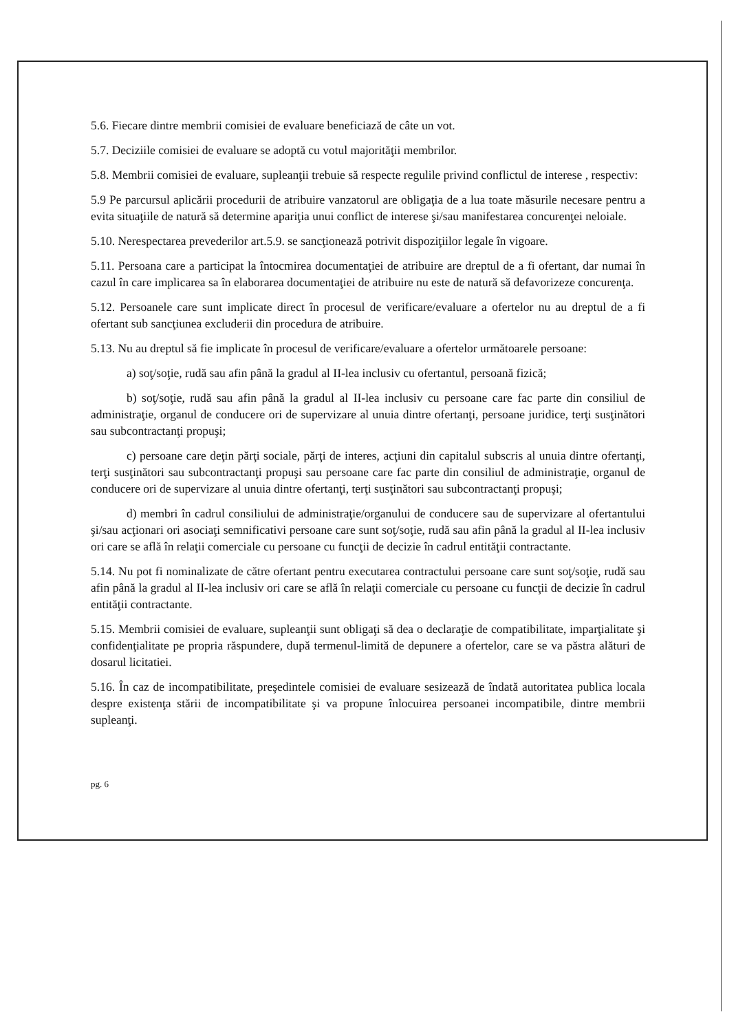5.6. Fiecare dintre membrii comisiei de evaluare beneficiază de câte un vot.
5.7. Deciziile comisiei de evaluare se adoptă cu votul majorităţii membrilor.
5.8. Membrii comisiei de evaluare, supleanţii trebuie să respecte regulile privind conflictul de interese , respectiv:
5.9 Pe parcursul aplicării procedurii de atribuire vanzatorul are obligaţia de a lua toate măsurile necesare pentru a evita situaţiile de natură să determine apariţia unui conflict de interese şi/sau manifestarea concurenţei neloiale.
5.10. Nerespectarea prevederilor art.5.9. se sancţionează potrivit dispoziţiilor legale în vigoare.
5.11. Persoana care a participat la întocmirea documentaţiei de atribuire are dreptul de a fi ofertant, dar numai în cazul în care implicarea sa în elaborarea documentaţiei de atribuire nu este de natură să defavorizeze concurenţa.
5.12. Persoanele care sunt implicate direct în procesul de verificare/evaluare a ofertelor nu au dreptul de a fi ofertant sub sancţiunea excluderii din procedura de atribuire.
5.13. Nu au dreptul să fie implicate în procesul de verificare/evaluare a ofertelor următoarele persoane:
a) soţ/soţie, rudă sau afin până la gradul al II-lea inclusiv cu ofertantul, persoană fizică;
b) soţ/soţie, rudă sau afin până la gradul al II-lea inclusiv cu persoane care fac parte din consiliul de administraţie, organul de conducere ori de supervizare al unuia dintre ofertanţi, persoane juridice, terţi susţinători sau subcontractanţi propuşi;
c) persoane care deţin părţi sociale, părţi de interes, acţiuni din capitalul subscris al unuia dintre ofertanţi, terţi susţinători sau subcontractanţi propuşi sau persoane care fac parte din consiliul de administraţie, organul de conducere ori de supervizare al unuia dintre ofertanţi, terţi susţinători sau subcontractanţi propuşi;
d) membri în cadrul consiliului de administraţie/organului de conducere sau de supervizare al ofertantului şi/sau acţionari ori asociaţi semnificativi persoane care sunt soţ/soţie, rudă sau afin până la gradul al II-lea inclusiv ori care se află în relaţii comerciale cu persoane cu funcţii de decizie în cadrul entităţii contractante.
5.14. Nu pot fi nominalizate de către ofertant pentru executarea contractului persoane care sunt soţ/soţie, rudă sau afin până la gradul al II-lea inclusiv ori care se află în relaţii comerciale cu persoane cu funcţii de decizie în cadrul entităţii contractante.
5.15. Membrii comisiei de evaluare, supleanţii sunt obligaţi să dea o declaraţie de compatibilitate, imparţialitate şi confidenţialitate pe propria răspundere, după termenul-limită de depunere a ofertelor, care se va păstra alături de dosarul licitatiei.
5.16. În caz de incompatibilitate, preşedintele comisiei de evaluare sesizează de îndată autoritatea publica locala despre existenţa stării de incompatibilitate şi va propune înlocuirea persoanei incompatibile, dintre membrii supleanţi.
pg. 6